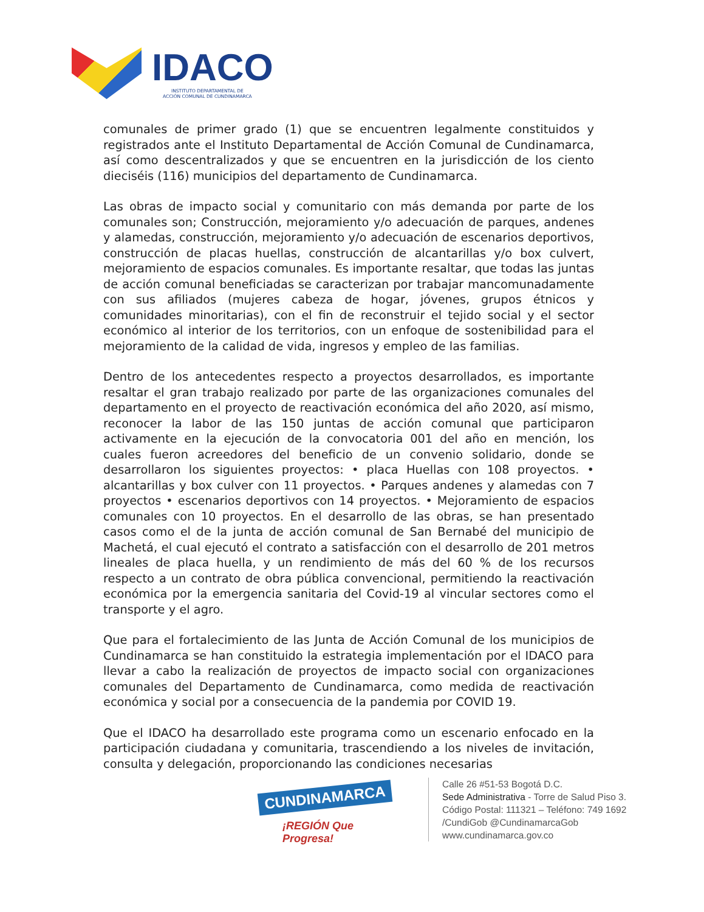IDACO
INSTITUTO DEPARTAMENTAL DE
ACCIÓN COMUNAL DE CUNDINAMARCA
comunales de primer grado (1) que se encuentren legalmente constituidos y registrados ante el Instituto Departamental de Acción Comunal de Cundinamarca, así como descentralizados y que se encuentren en la jurisdicción de los ciento dieciséis (116) municipios del departamento de Cundinamarca.
Las obras de impacto social y comunitario con más demanda por parte de los comunales son; Construcción, mejoramiento y/o adecuación de parques, andenes y alamedas, construcción, mejoramiento y/o adecuación de escenarios deportivos, construcción de placas huellas, construcción de alcantarillas y/o box culvert, mejoramiento de espacios comunales. Es importante resaltar, que todas las juntas de acción comunal beneficiadas se caracterizan por trabajar mancomunadamente con sus afiliados (mujeres cabeza de hogar, jóvenes, grupos étnicos y comunidades minoritarias), con el fin de reconstruir el tejido social y el sector económico al interior de los territorios, con un enfoque de sostenibilidad para el mejoramiento de la calidad de vida, ingresos y empleo de las familias.
Dentro de los antecedentes respecto a proyectos desarrollados, es importante resaltar el gran trabajo realizado por parte de las organizaciones comunales del departamento en el proyecto de reactivación económica del año 2020, así mismo, reconocer la labor de las 150 juntas de acción comunal que participaron activamente en la ejecución de la convocatoria 001 del año en mención, los cuales fueron acreedores del beneficio de un convenio solidario, donde se desarrollaron los siguientes proyectos: • placa Huellas con 108 proyectos. • alcantarillas y box culver con 11 proyectos. • Parques andenes y alamedas con 7 proyectos • escenarios deportivos con 14 proyectos. • Mejoramiento de espacios comunales con 10 proyectos. En el desarrollo de las obras, se han presentado casos como el de la junta de acción comunal de San Bernabé del municipio de Machetá, el cual ejecutó el contrato a satisfacción con el desarrollo de 201 metros lineales de placa huella, y un rendimiento de más del 60 % de los recursos respecto a un contrato de obra pública convencional, permitiendo la reactivación económica por la emergencia sanitaria del Covid-19 al vincular sectores como el transporte y el agro.
Que para el fortalecimiento de las Junta de Acción Comunal de los municipios de Cundinamarca se han constituido la estrategia implementación por el IDACO para llevar a cabo la realización de proyectos de impacto social con organizaciones comunales del Departamento de Cundinamarca, como medida de reactivación económica y social por a consecuencia de la pandemia por COVID 19.
Que el IDACO ha desarrollado este programa como un escenario enfocado en la participación ciudadana y comunitaria, trascendiendo a los niveles de invitación, consulta y delegación, proporcionando las condiciones necesarias
CUNDINAMARCA
¡REGIÓN Que Progresa!
Calle 26 #51-53 Bogotá D.C.
Sede Administrativa - Torre de Salud Piso 3.
Código Postal: 111321 – Teléfono: 749 1692
/CundiGob @CundinamarcaGob
www.cundinamarca.gov.co